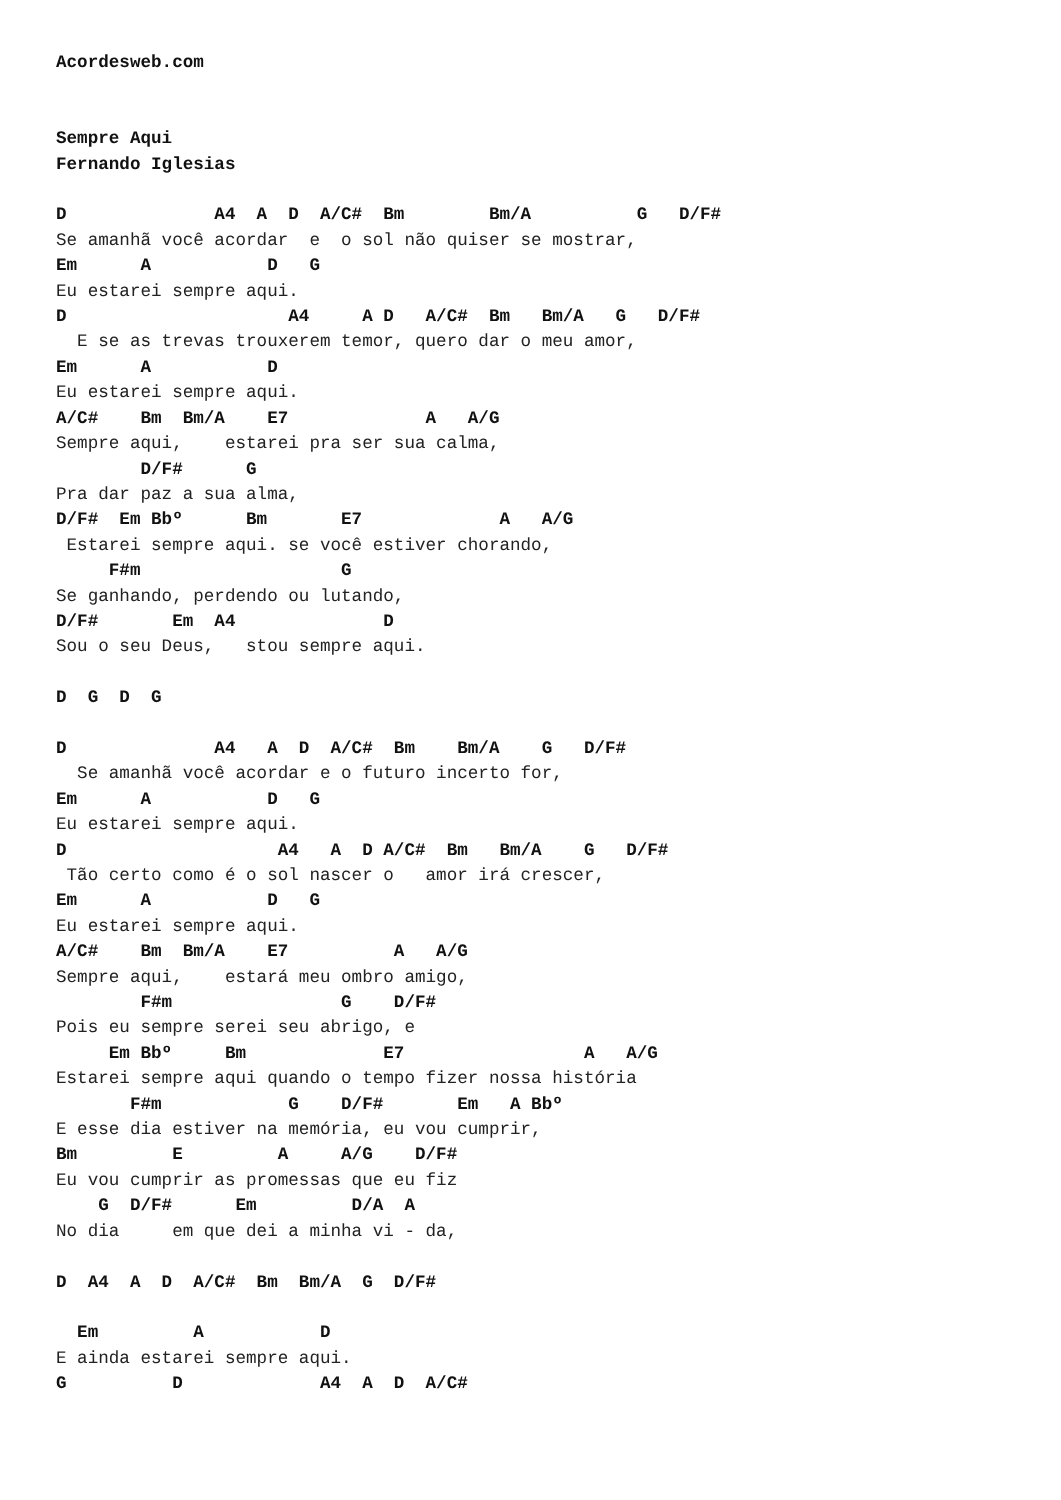Acordesweb.com


Sempre Aqui
Fernando Iglesias

D              A4  A  D  A/C#  Bm        Bm/A          G   D/F#
Se amanhã você acordar  e  o sol não quiser se mostrar,
Em      A           D   G
Eu estarei sempre aqui.
D                     A4     A D   A/C#  Bm   Bm/A   G   D/F#
  E se as trevas trouxerem temor, quero dar o meu amor,
Em      A           D
Eu estarei sempre aqui.
A/C#    Bm  Bm/A    E7             A   A/G
Sempre aqui,    estarei pra ser sua calma,
        D/F#      G
Pra dar paz a sua alma,
D/F#  Em Bbº      Bm       E7             A   A/G
 Estarei sempre aqui. se você estiver chorando,
     F#m                   G
Se ganhando, perdendo ou lutando,
D/F#       Em  A4              D
Sou o seu Deus,   stou sempre aqui.

D  G  D  G

D              A4   A  D  A/C#  Bm    Bm/A    G   D/F#
  Se amanhã você acordar e o futuro incerto for,
Em      A           D   G
Eu estarei sempre aqui.
D                    A4   A  D A/C#  Bm   Bm/A    G   D/F#
 Tão certo como é o sol nascer o   amor irá crescer,
Em      A           D   G
Eu estarei sempre aqui.
A/C#    Bm  Bm/A    E7          A   A/G
Sempre aqui,    estará meu ombro amigo,
        F#m                G    D/F#
Pois eu sempre serei seu abrigo, e
     Em Bbº     Bm             E7                 A   A/G
Estarei sempre aqui quando o tempo fizer nossa história
       F#m            G    D/F#       Em   A Bbº
E esse dia estiver na memória, eu vou cumprir,
Bm         E         A     A/G    D/F#
Eu vou cumprir as promessas que eu fiz
    G  D/F#      Em         D/A  A
No dia     em que dei a minha vi - da,

D  A4  A  D  A/C#  Bm  Bm/A  G  D/F#

  Em         A           D
E ainda estarei sempre aqui.
G          D             A4  A  D  A/C#